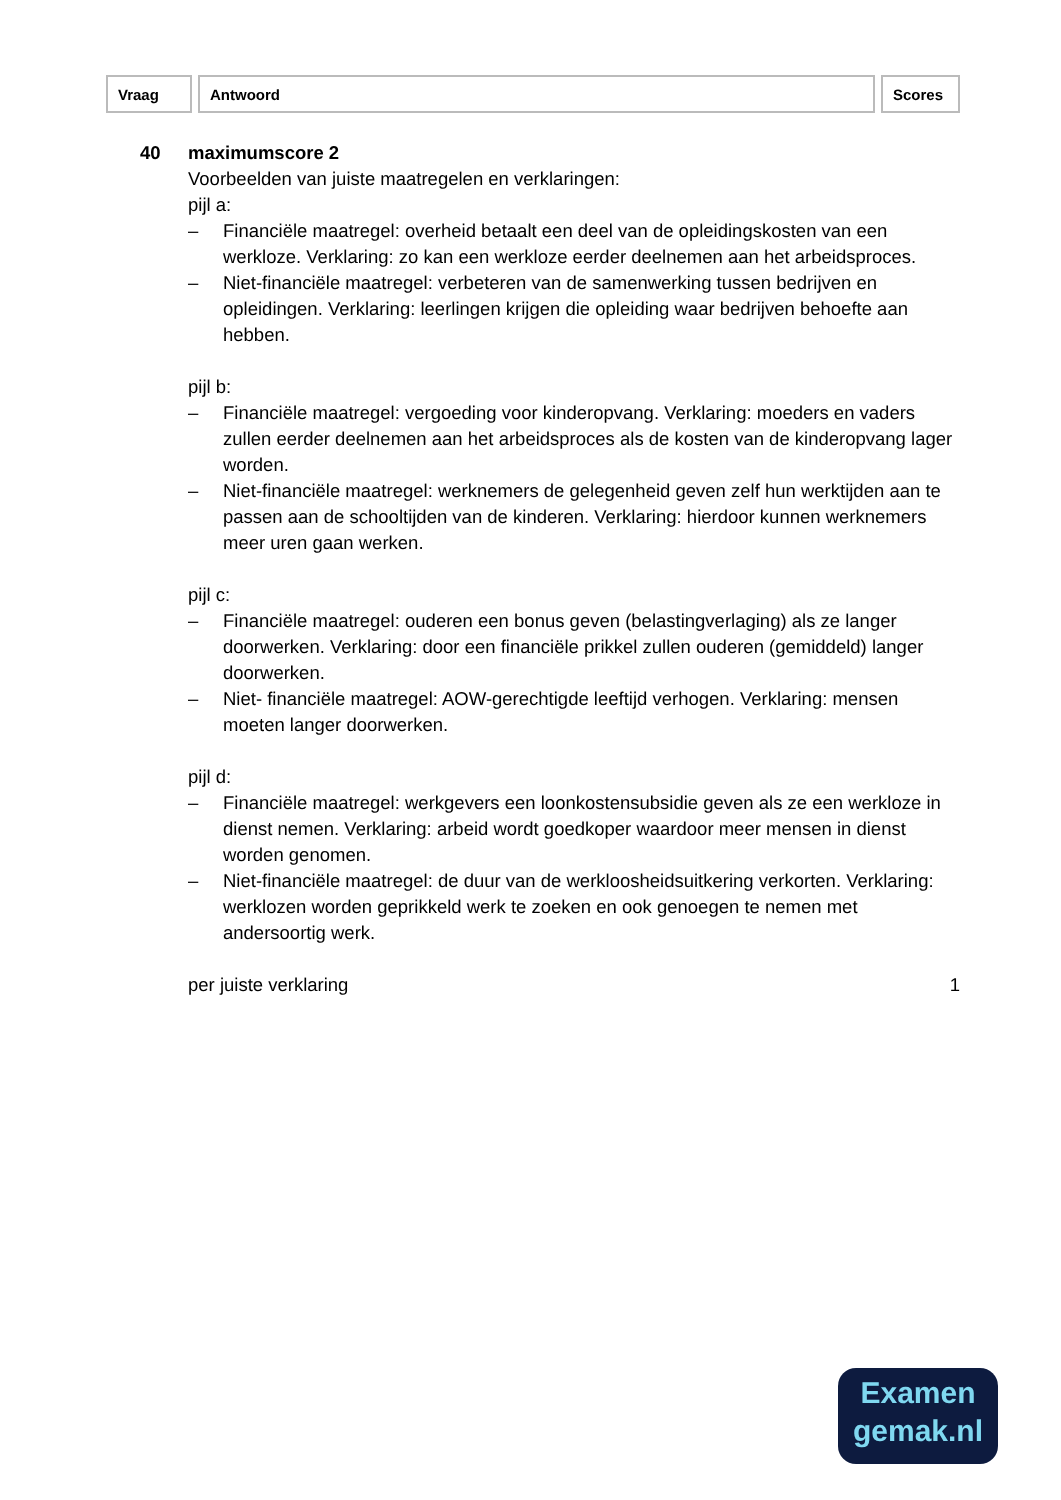| Vraag | Antwoord | Scores |
| --- | --- | --- |
40 maximumscore 2
Voorbeelden van juiste maatregelen en verklaringen:
pijl a:
– Financiële maatregel: overheid betaalt een deel van de opleidingskosten van een werkloze. Verklaring: zo kan een werkloze eerder deelnemen aan het arbeidsproces.
– Niet-financiële maatregel: verbeteren van de samenwerking tussen bedrijven en opleidingen. Verklaring: leerlingen krijgen die opleiding waar bedrijven behoefte aan hebben.
pijl b:
– Financiële maatregel: vergoeding voor kinderopvang. Verklaring: moeders en vaders zullen eerder deelnemen aan het arbeidsproces als de kosten van de kinderopvang lager worden.
– Niet-financiële maatregel: werknemers de gelegenheid geven zelf hun werktijden aan te passen aan de schooltijden van de kinderen. Verklaring: hierdoor kunnen werknemers meer uren gaan werken.
pijl c:
– Financiële maatregel: ouderen een bonus geven (belastingverlaging) als ze langer doorwerken. Verklaring: door een financiële prikkel zullen ouderen (gemiddeld) langer doorwerken.
– Niet- financiële maatregel: AOW-gerechtigde leeftijd verhogen. Verklaring: mensen moeten langer doorwerken.
pijl d:
– Financiële maatregel: werkgevers een loonkostensubsidie geven als ze een werkloze in dienst nemen. Verklaring: arbeid wordt goedkoper waardoor meer mensen in dienst worden genomen.
– Niet-financiële maatregel: de duur van de werkloosheidsuitkering verkorten. Verklaring: werklozen worden geprikkeld werk te zoeken en ook genoegen te nemen met andersoortig werk.
per juiste verklaring 1
Examen
gemak.nl